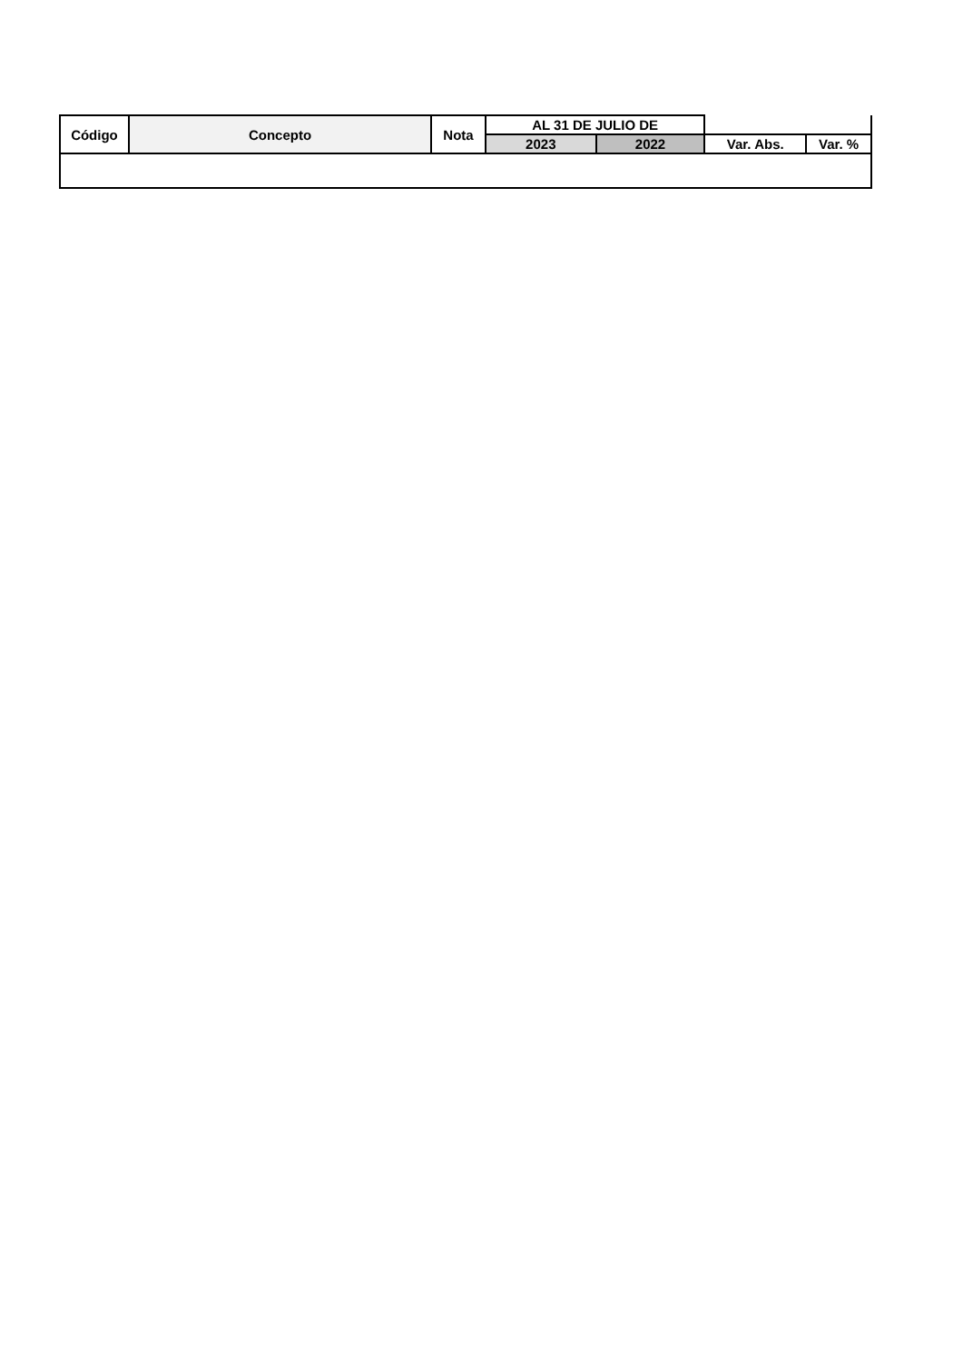| Código | Concepto | Nota | AL 31 DE JULIO DE | | | |
| --- | --- | --- | --- | --- | --- | --- |
| | | | 2023 | 2022 | Var. Abs. | Var. % |